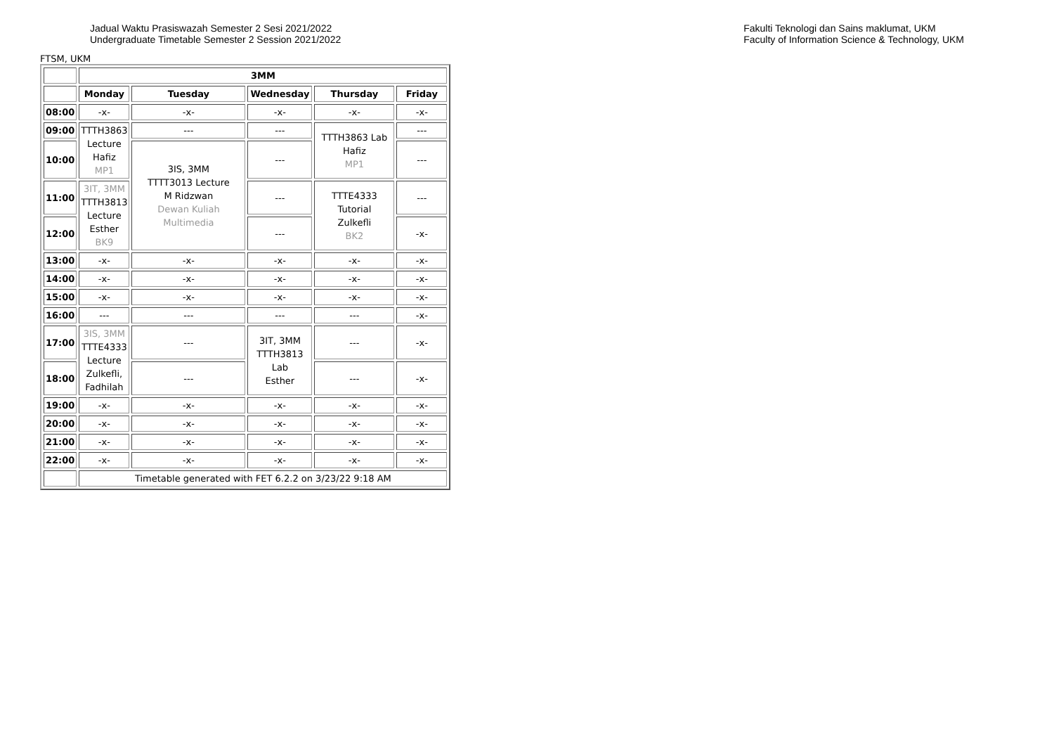Jadual Waktu Prasiswazah Semester 2 Sesi 2021/2022
Undergraduate Timetable Semester 2 Session 2021/2022
Fakulti Teknologi dan Sains maklumat, UKM
Faculty of Information Science & Technology, UKM
FTSM, UKM
| | 3MM | | | | |
| | Monday | Tuesday | Wednesday | Thursday | Friday |
| 08:00 | -x- | -x- | -x- | -x- | -x- |
| 09:00 | TTTH3863 Lecture Hafiz MP1 | --- | --- | TTTH3863 Lab Hafiz MP1 | --- |
| 10:00 | | 3IS, 3MM TTTT3013 Lecture M Ridzwan Dewan Kuliah Multimedia | --- | | --- |
| 11:00 | 3IT, 3MM TTTH3813 Lecture Esther BK9 | | --- | TTTE4333 Tutorial Zulkefli BK2 | --- |
| 12:00 | | | --- | | -x- |
| 13:00 | -x- | -x- | -x- | -x- | -x- |
| 14:00 | -x- | -x- | -x- | -x- | -x- |
| 15:00 | -x- | -x- | -x- | -x- | -x- |
| 16:00 | --- | --- | --- | --- | -x- |
| 17:00 | 3IS, 3MM TTTE4333 Lecture Zulkefli, Fadhilah | --- | 3IT, 3MM TTTH3813 Lab Esther | --- | -x- |
| 18:00 | | --- | | --- | -x- |
| 19:00 | -x- | -x- | -x- | -x- | -x- |
| 20:00 | -x- | -x- | -x- | -x- | -x- |
| 21:00 | -x- | -x- | -x- | -x- | -x- |
| 22:00 | -x- | -x- | -x- | -x- | -x- |
| | Timetable generated with FET 6.2.2 on 3/23/22 9:18 AM | | | | |